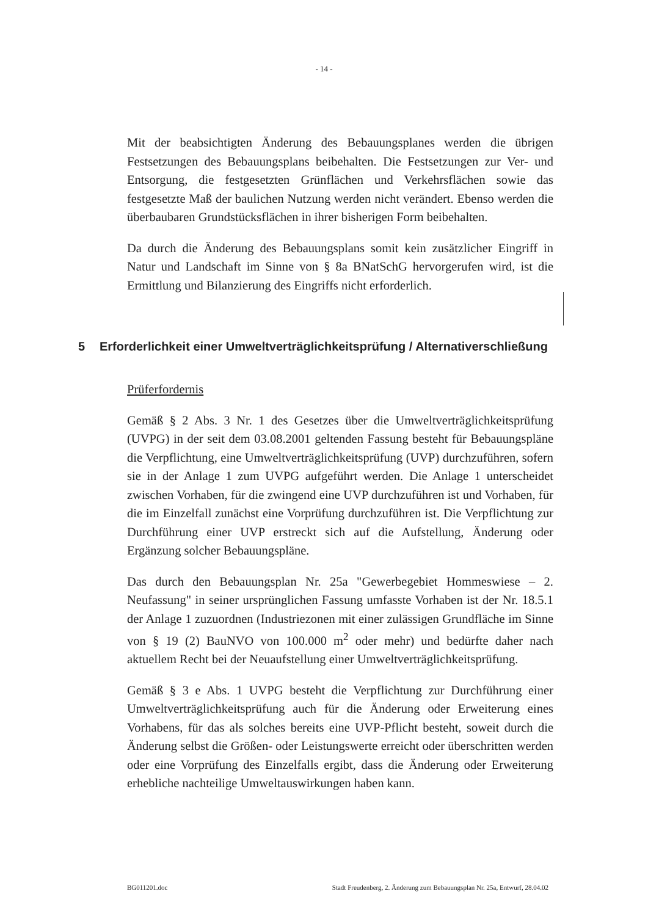- 14 -
Mit der beabsichtigten Änderung des Bebauungsplanes werden die übrigen Festsetzungen des Bebauungsplans beibehalten. Die Festsetzungen zur Ver- und Entsorgung, die festgesetzten Grünflächen und Verkehrsflächen sowie das festgesetzte Maß der baulichen Nutzung werden nicht verändert. Ebenso werden die überbaubaren Grundstücksflächen in ihrer bisherigen Form beibehalten.
Da durch die Änderung des Bebauungsplans somit kein zusätzlicher Eingriff in Natur und Landschaft im Sinne von § 8a BNatSchG hervorgerufen wird, ist die Ermittlung und Bilanzierung des Eingriffs nicht erforderlich.
5 Erforderlichkeit einer Umweltverträglichkeitsprüfung / Alternativerschließung
Prüferfordernis
Gemäß § 2 Abs. 3 Nr. 1 des Gesetzes über die Umweltverträglichkeitsprüfung (UVPG) in der seit dem 03.08.2001 geltenden Fassung besteht für Bebauungspläne die Verpflichtung, eine Umweltverträglichkeitsprüfung (UVP) durchzuführen, sofern sie in der Anlage 1 zum UVPG aufgeführt werden. Die Anlage 1 unterscheidet zwischen Vorhaben, für die zwingend eine UVP durchzuführen ist und Vorhaben, für die im Einzelfall zunächst eine Vorprüfung durchzuführen ist. Die Verpflichtung zur Durchführung einer UVP erstreckt sich auf die Aufstellung, Änderung oder Ergänzung solcher Bebauungspläne.
Das durch den Bebauungsplan Nr. 25a "Gewerbegebiet Hommeswiese – 2. Neufassung" in seiner ursprünglichen Fassung umfasste Vorhaben ist der Nr. 18.5.1 der Anlage 1 zuzuordnen (Industriezonen mit einer zulässigen Grundfläche im Sinne von § 19 (2) BauNVO von 100.000 m<sup>2</sup> oder mehr) und bedürfte daher nach aktuellem Recht bei der Neuaufstellung einer Umweltverträglichkeitsprüfung.
Gemäß § 3 e Abs. 1 UVPG besteht die Verpflichtung zur Durchführung einer Umweltverträglichkeitsprüfung auch für die Änderung oder Erweiterung eines Vorhabens, für das als solches bereits eine UVP-Pflicht besteht, soweit durch die Änderung selbst die Größen- oder Leistungswerte erreicht oder überschritten werden oder eine Vorprüfung des Einzelfalls ergibt, dass die Änderung oder Erweiterung erhebliche nachteilige Umweltauswirkungen haben kann.
BG011201.doc Stadt Freudenberg, 2. Änderung zum Bebauungsplan Nr. 25a, Entwurf, 28.04.02